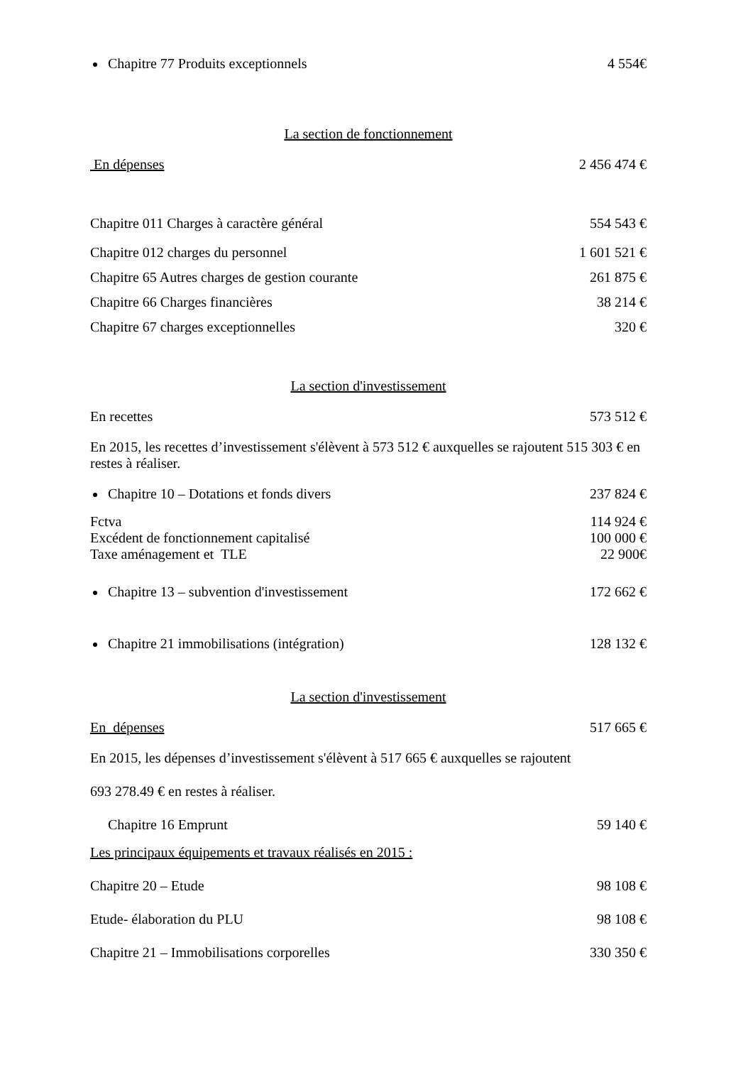Chapitre 77 Produits exceptionnels 4 554€
La section de fonctionnement
En dépenses 2 456 474 €
Chapitre 011 Charges à caractère général 554 543 €
Chapitre 012 charges du personnel 1 601 521 €
Chapitre 65 Autres charges de gestion courante 261 875 €
Chapitre 66 Charges financières 38 214 €
Chapitre 67 charges exceptionnelles 320 €
La section d'investissement
En recettes 573 512 €
En 2015, les recettes d’investissement s'élèvent à 573 512 € auxquelles se rajoutent 515 303 € en restes à réaliser.
Chapitre 10 – Dotations et fonds divers 237 824 €
Fctva 114 924 €
Excédent de fonctionnement capitalisé 100 000 €
Taxe aménagement et TLE 22 900€
Chapitre 13 – subvention d'investissement 172 662 €
Chapitre 21 immobilisations (intégration) 128 132 €
La section d'investissement
En dépenses 517 665 €
En 2015, les dépenses d’investissement s'élèvent à 517 665 € auxquelles se rajoutent
693 278.49 € en restes à réaliser.
Chapitre 16 Emprunt 59 140 €
Les principaux équipements et travaux réalisés en 2015 :
Chapitre 20 – Etude 98 108 €
Etude- élaboration du PLU 98 108 €
Chapitre 21 – Immobilisations corporelles 330 350 €